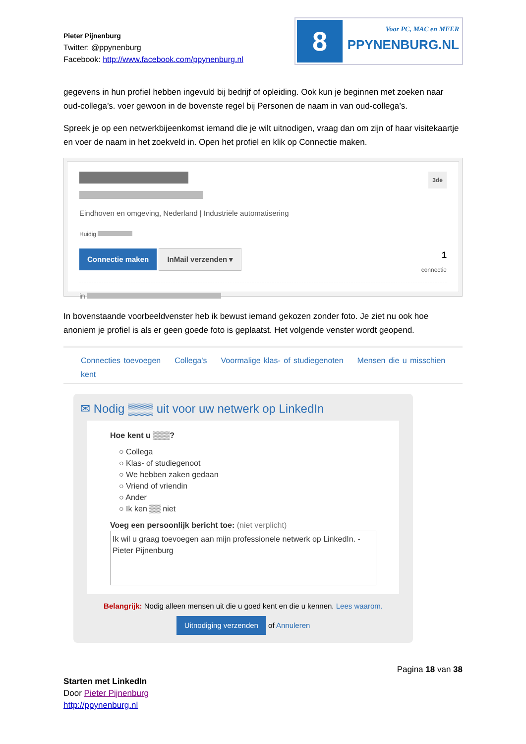Pieter Pijnenburg
Twitter: @ppynenburg
Facebook: http://www.facebook.com/ppynenburg.nl
8
Voor PC, MAC en MEER
PPYNENBURG.NL
gegevens in hun profiel hebben ingevuld bij bedrijf of opleiding. Ook kun je beginnen met zoeken naar oud-collega’s. voer gewoon in de bovenste regel bij Personen de naam in van oud-collega’s.
Spreek je op een netwerkbijeenkomst iemand die je wilt uitnodigen, vraag dan om zijn of haar visitekaartje en voer de naam in het zoekveld in. Open het profiel en klik op Connectie maken.
3de
Eindhoven en omgeving, Nederland | Industriële automatisering
Huidig
Connectie maken InMail verzenden ▾
1
connectie
in
In bovenstaande voorbeeldvenster heb ik bewust iemand gekozen zonder foto. Je ziet nu ook hoe anoniem je profiel is als er geen goede foto is geplaatst. Het volgende venster wordt geopend.
Connecties toevoegen Collega's Voormalige klas- of studiegenoten Mensen die u misschien kent
✉ Nodig ▒▒▒ uit voor uw netwerk op LinkedIn
Hoe kent u ▒▒▒?
○ Collega
○ Klas- of studiegenoot
○ We hebben zaken gedaan
○ Vriend of vriendin
○ Ander
○ Ik ken ▒▒ niet
Voeg een persoonlijk bericht toe: (niet verplicht)
Ik wil u graag toevoegen aan mijn professionele netwerk op LinkedIn. - Pieter Pijnenburg
Belangrijk: Nodig alleen mensen uit die u goed kent en die u kennen. Lees waarom.
Uitnodiging verzenden of Annuleren
Pagina 18 van 38
Starten met LinkedIn
Door Pieter Pijnenburg
http://ppynenburg.nl